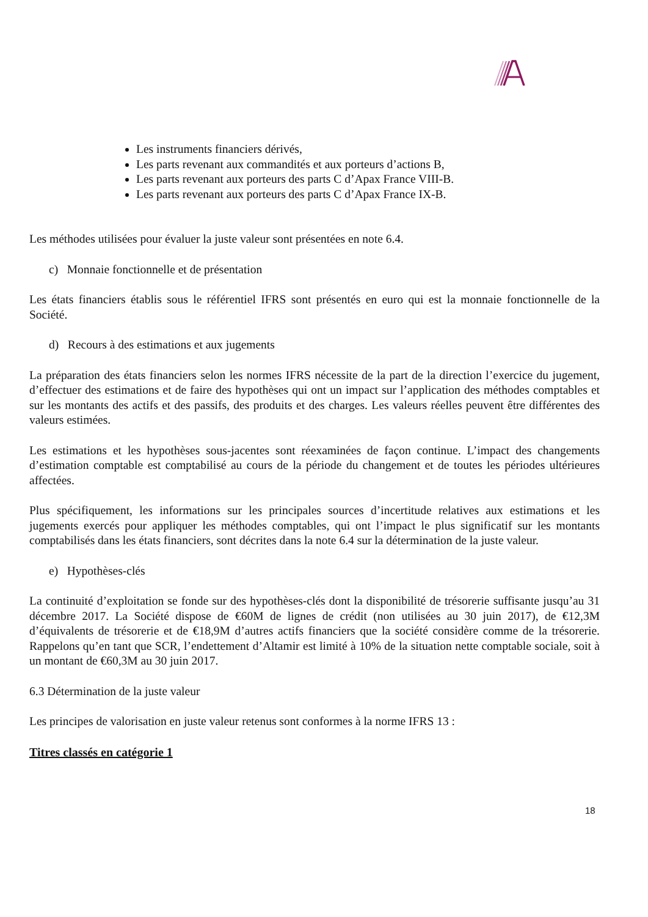Les instruments financiers dérivés,
Les parts revenant aux commandités et aux porteurs d’actions B,
Les parts revenant aux porteurs des parts C d’Apax France VIII-B.
Les parts revenant aux porteurs des parts C d’Apax France IX-B.
Les méthodes utilisées pour évaluer la juste valeur sont présentées en note 6.4.
c) Monnaie fonctionnelle et de présentation
Les états financiers établis sous le référentiel IFRS sont présentés en euro qui est la monnaie fonctionnelle de la Société.
d) Recours à des estimations et aux jugements
La préparation des états financiers selon les normes IFRS nécessite de la part de la direction l’exercice du jugement, d’effectuer des estimations et de faire des hypothèses qui ont un impact sur l’application des méthodes comptables et sur les montants des actifs et des passifs, des produits et des charges. Les valeurs réelles peuvent être différentes des valeurs estimées.
Les estimations et les hypothèses sous-jacentes sont réexaminées de façon continue. L’impact des changements d’estimation comptable est comptabilisé au cours de la période du changement et de toutes les périodes ultérieures affectées.
Plus spécifiquement, les informations sur les principales sources d’incertitude relatives aux estimations et les jugements exercés pour appliquer les méthodes comptables, qui ont l’impact le plus significatif sur les montants comptabilisés dans les états financiers, sont décrites dans la note 6.4 sur la détermination de la juste valeur.
e) Hypothèses-clés
La continuité d’exploitation se fonde sur des hypothèses-clés dont la disponibilité de trésorerie suffisante jusqu’au 31 décembre 2017. La Société dispose de €60M de lignes de crédit (non utilisées au 30 juin 2017), de €12,3M d’équivalents de trésorerie et de €18,9M d’autres actifs financiers que la société considère comme de la trésorerie. Rappelons qu’en tant que SCR, l’endettement d’Altamir est limité à 10% de la situation nette comptable sociale, soit à un montant de €60,3M au 30 juin 2017.
6.3 Détermination de la juste valeur
Les principes de valorisation en juste valeur retenus sont conformes à la norme IFRS 13 :
Titres classés en catégorie 1
18